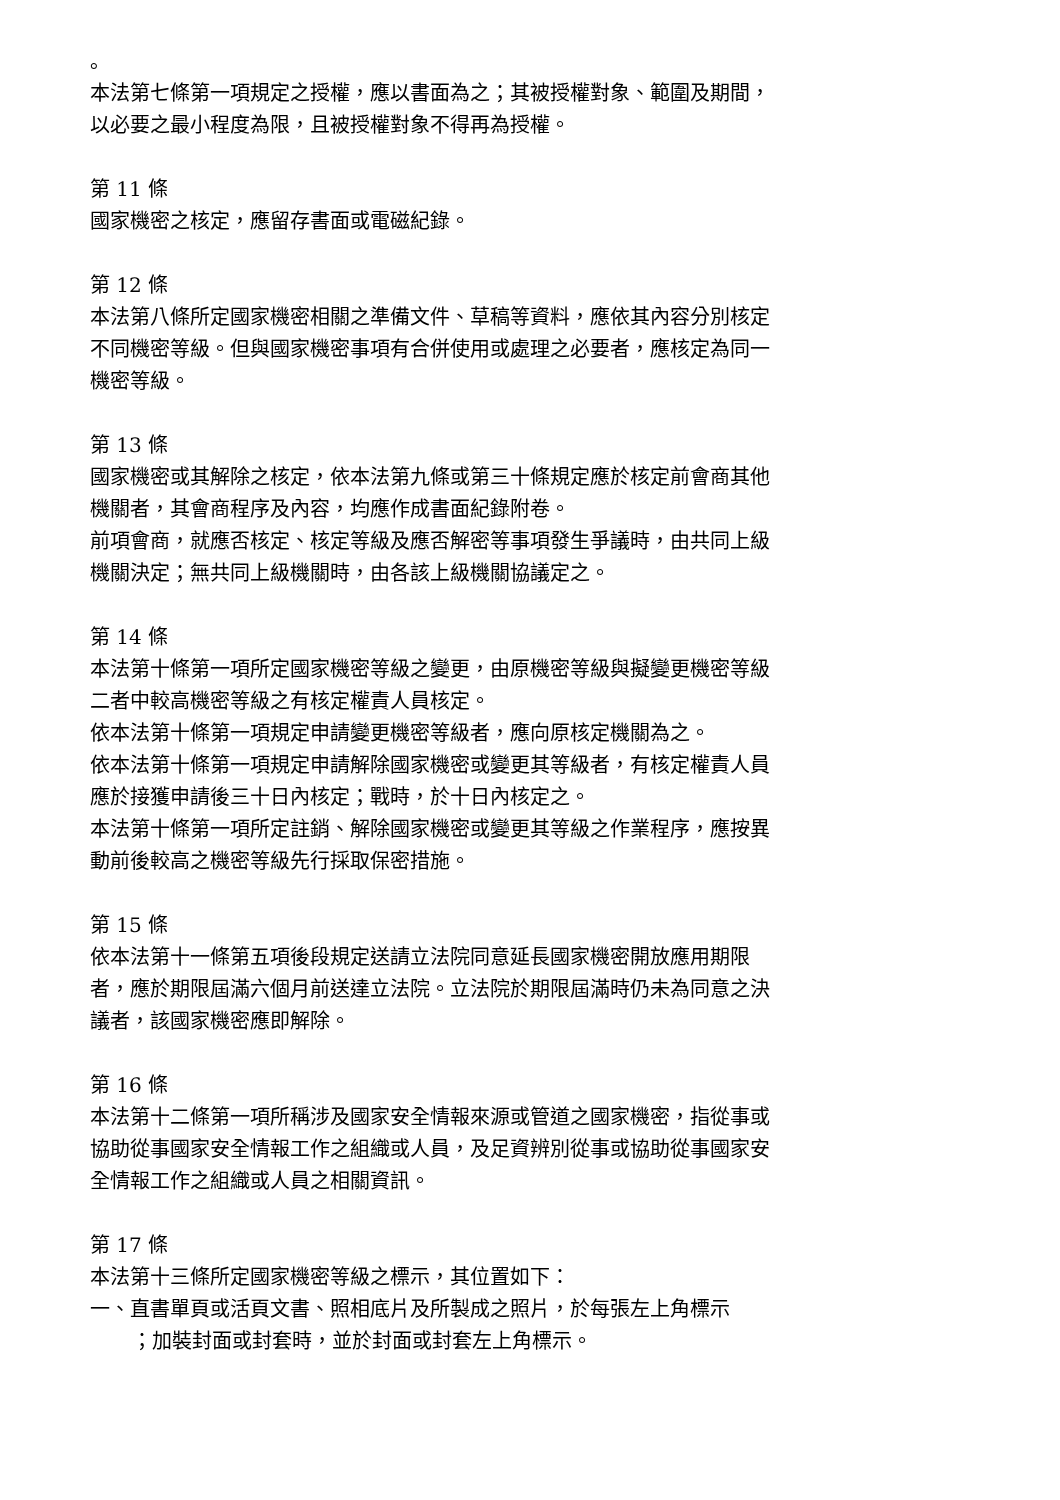。
本法第七條第一項規定之授權，應以書面為之；其被授權對象、範圍及期間，以必要之最小程度為限，且被授權對象不得再為授權。
第 11 條
國家機密之核定，應留存書面或電磁紀錄。
第 12 條
本法第八條所定國家機密相關之準備文件、草稿等資料，應依其內容分別核定不同機密等級。但與國家機密事項有合併使用或處理之必要者，應核定為同一機密等級。
第 13 條
國家機密或其解除之核定，依本法第九條或第三十條規定應於核定前會商其他機關者，其會商程序及內容，均應作成書面紀錄附卷。
前項會商，就應否核定、核定等級及應否解密等事項發生爭議時，由共同上級機關決定；無共同上級機關時，由各該上級機關協議定之。
第 14 條
本法第十條第一項所定國家機密等級之變更，由原機密等級與擬變更機密等級二者中較高機密等級之有核定權責人員核定。
依本法第十條第一項規定申請變更機密等級者，應向原核定機關為之。
依本法第十條第一項規定申請解除國家機密或變更其等級者，有核定權責人員應於接獲申請後三十日內核定；戰時，於十日內核定之。
本法第十條第一項所定註銷、解除國家機密或變更其等級之作業程序，應按異動前後較高之機密等級先行採取保密措施。
第 15 條
依本法第十一條第五項後段規定送請立法院同意延長國家機密開放應用期限者，應於期限屆滿六個月前送達立法院。立法院於期限屆滿時仍未為同意之決議者，該國家機密應即解除。
第 16 條
本法第十二條第一項所稱涉及國家安全情報來源或管道之國家機密，指從事或協助從事國家安全情報工作之組織或人員，及足資辨別從事或協助從事國家安全情報工作之組織或人員之相關資訊。
第 17 條
本法第十三條所定國家機密等級之標示，其位置如下：
一、直書單頁或活頁文書、照相底片及所製成之照片，於每張左上角標示
；加裝封面或封套時，並於封面或封套左上角標示。